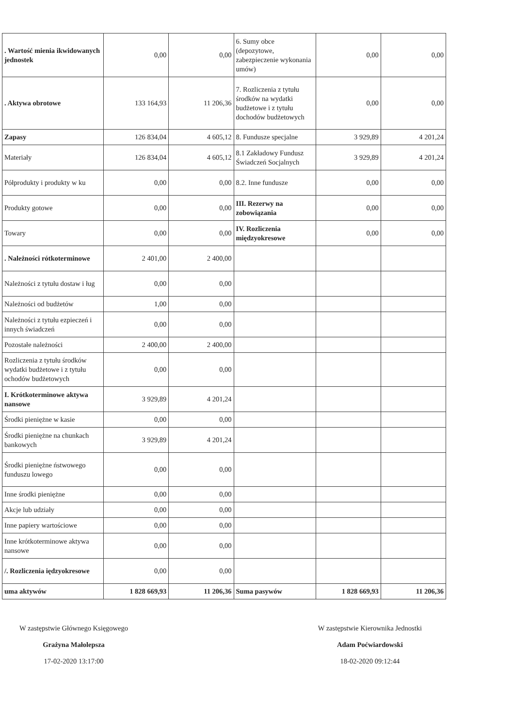| . Wartość mienia ikwidowanych jednostek | 0,00 | 0,00 | 6. Sumy obce (depozytowe, zabezpieczenie wykonania umów) | 0,00 | 0,00 |
| . Aktywa obrotowe | 133 164,93 | 11 206,36 | 7. Rozliczenia z tytułu środków na wydatki budżetowe i z tytułu dochodów budżetowych | 0,00 | 0,00 |
| Zapasy | 126 834,04 | 4 605,12 | 8. Fundusze specjalne | 3 929,89 | 4 201,24 |
| Materiały | 126 834,04 | 4 605,12 | 8.1 Zakładowy Fundusz Świadczeń Socjalnych | 3 929,89 | 4 201,24 |
| Półprodukty i produkty w ku | 0,00 | 0,00 | 8.2. Inne fundusze | 0,00 | 0,00 |
| Produkty gotowe | 0,00 | 0,00 | III. Rezerwy na zobowiązania | 0,00 | 0,00 |
| Towary | 0,00 | 0,00 | IV. Rozliczenia międzyokresowe | 0,00 | 0,00 |
| . Należności rótkoterminowe | 2 401,00 | 2 400,00 | | | |
| Należności z tytułu dostaw i ług | 0,00 | 0,00 | | | |
| Należności od budżetów | 1,00 | 0,00 | | | |
| Należności z tytułu ezpieczeń i innych świadczeń | 0,00 | 0,00 | | | |
| Pozostałe należności | 2 400,00 | 2 400,00 | | | |
| Rozliczenia z tytułu środków wydatki budżetowe i z tytułu ochodów budżetowych | 0,00 | 0,00 | | | |
| I. Krótkoterminowe aktywa nansowe | 3 929,89 | 4 201,24 | | | |
| Środki pieniężne w kasie | 0,00 | 0,00 | | | |
| Środki pieniężne na chunkach bankowych | 3 929,89 | 4 201,24 | | | |
| Środki pieniężne ństwowego funduszu lowego | 0,00 | 0,00 | | | |
| Inne środki pieniężne | 0,00 | 0,00 | | | |
| Akcje lub udziały | 0,00 | 0,00 | | | |
| Inne papiery wartościowe | 0,00 | 0,00 | | | |
| Inne krótkoterminowe aktywa nansowe | 0,00 | 0,00 | | | |
| /. Rozliczenia iędzyokresowe | 0,00 | 0,00 | | | |
| uma aktywów | 1 828 669,93 | 11 206,36 | Suma pasywów | 1 828 669,93 | 11 206,36 |
W zastępstwie Głównego Księgowego
Grażyna Małolepsza
17-02-2020 13:17:00
W zastępstwie Kierownika Jednostki
Adam Poćwiardowski
18-02-2020 09:12:44